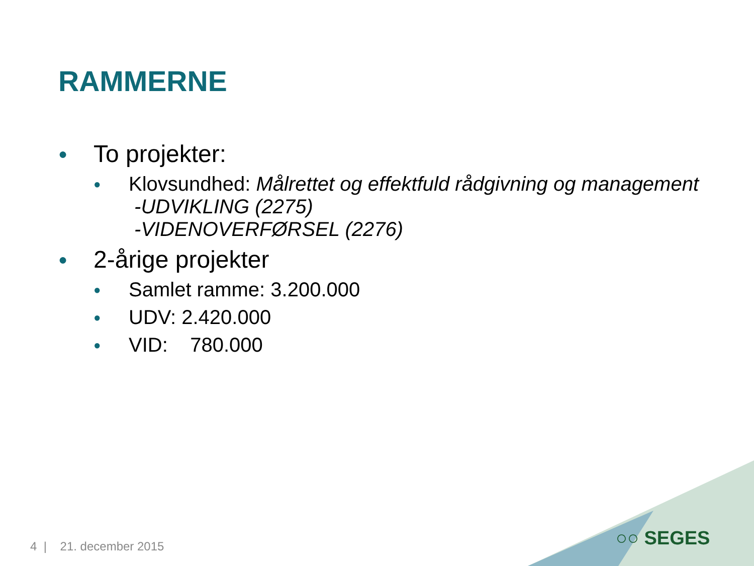RAMMERNE
● To projekter:
● Klovsundhed: Målrettet og effektfuld rådgivning og management
-UDVIKLING (2275)
-VIDENOVERFØRSEL (2276)
● 2-årige projekter
● Samlet ramme: 3.200.000
● UDV: 2.420.000
● VID: 780.000
4 | 21. december 2015 ○○ SEGES